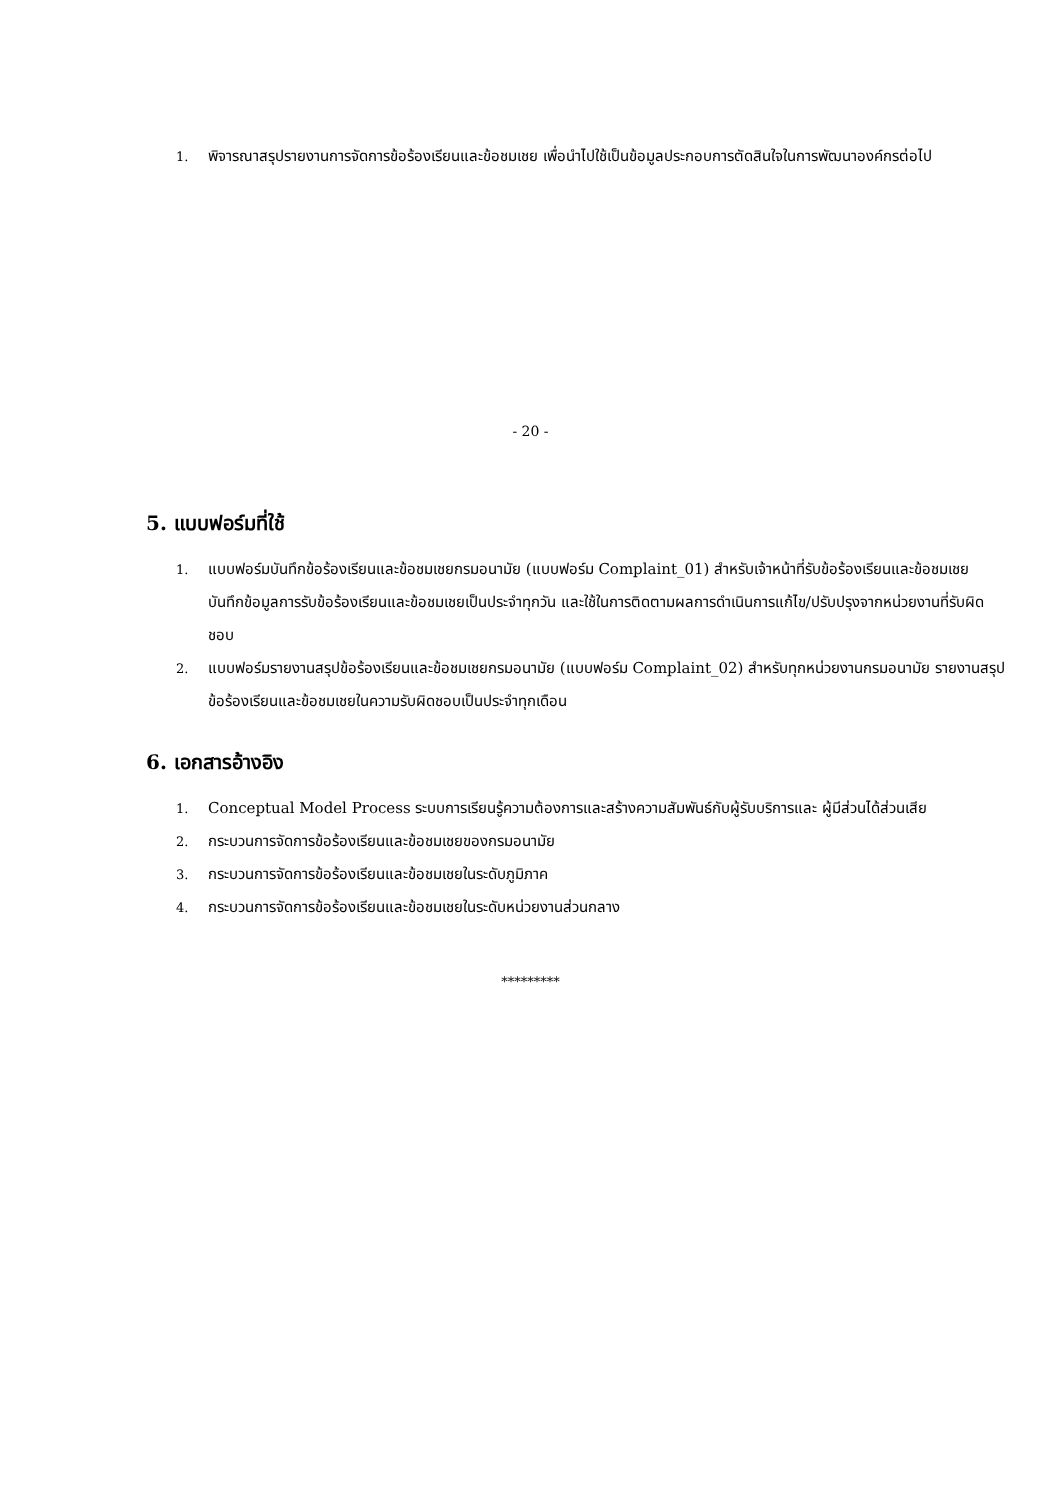1. พิจารณาสรุปรายงานการจัดการข้อร้องเรียนและข้อชมเชย เพื่อนำไปใช้เป็นข้อมูลประกอบการตัดสินใจในการพัฒนาองค์กรต่อไป
- 20 -
5. แบบฟอร์มที่ใช้
1. แบบฟอร์มบันทึกข้อร้องเรียนและข้อชมเชยกรมอนามัย (แบบฟอร์ม Complaint_01) สำหรับเจ้าหน้าที่รับข้อร้องเรียนและข้อชมเชย บันทึกข้อมูลการรับข้อร้องเรียนและข้อชมเชยเป็นประจำทุกวัน และใช้ในการติดตามผลการดำเนินการแก้ไข/ปรับปรุงจากหน่วยงานที่รับผิดชอบ
2. แบบฟอร์มรายงานสรุปข้อร้องเรียนและข้อชมเชยกรมอนามัย (แบบฟอร์ม Complaint_02) สำหรับทุกหน่วยงานกรมอนามัย รายงานสรุปข้อร้องเรียนและข้อชมเชยในความรับผิดชอบเป็นประจำทุกเดือน
6. เอกสารอ้างอิง
1. Conceptual Model Process ระบบการเรียนรู้ความต้องการและสร้างความสัมพันธ์กับผู้รับบริการและ ผู้มีส่วนได้ส่วนเสีย
2. กระบวนการจัดการข้อร้องเรียนและข้อชมเชยของกรมอนามัย
3. กระบวนการจัดการข้อร้องเรียนและข้อชมเชยในระดับภูมิภาค
4. กระบวนการจัดการข้อร้องเรียนและข้อชมเชยในระดับหน่วยงานส่วนกลาง
*********